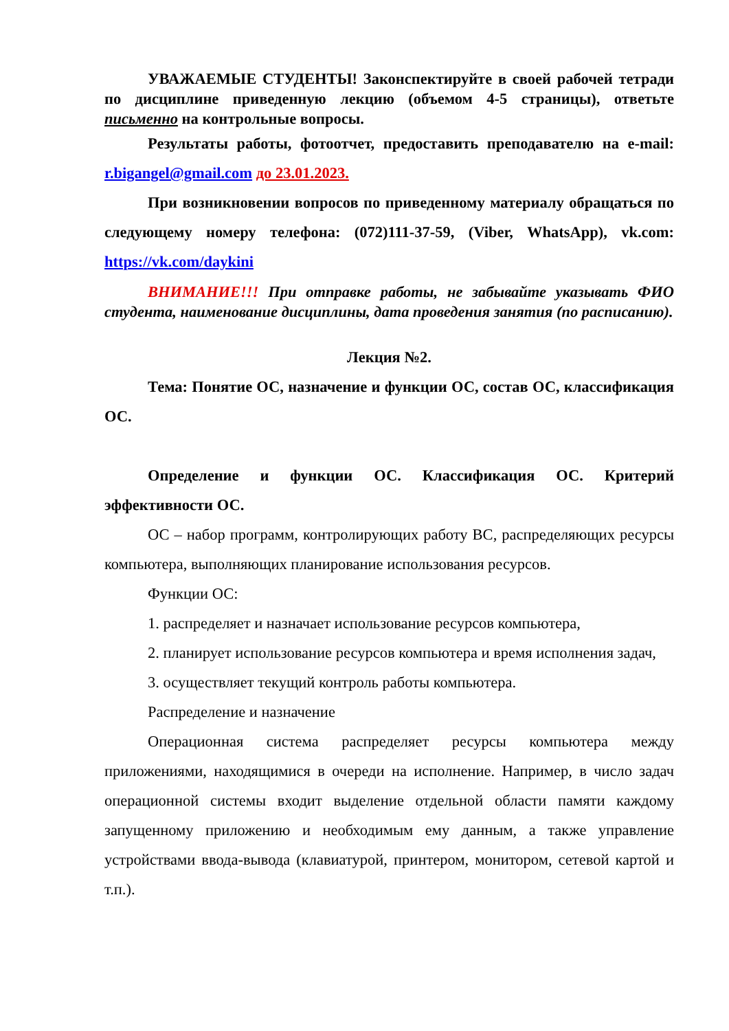УВАЖАЕМЫЕ СТУДЕНТЫ! Законспектируйте в своей рабочей тетради по дисциплине приведенную лекцию (объемом 4-5 страницы), ответьте письменно на контрольные вопросы.
Результаты работы, фотоотчет, предоставить преподавателю на e-mail: r.bigangel@gmail.com до 23.01.2023.
При возникновении вопросов по приведенному материалу обращаться по следующему номеру телефона: (072)111-37-59, (Viber, WhatsApp), vk.com: https://vk.com/daykini
ВНИМАНИЕ!!! При отправке работы, не забывайте указывать ФИО студента, наименование дисциплины, дата проведения занятия (по расписанию).
Лекция №2.
Тема: Понятие ОС, назначение и функции ОС, состав ОС, классификация ОС.
Определение и функции ОС. Классификация ОС. Критерий эффективности ОС.
ОС – набор программ, контролирующих работу ВС, распределяющих ресурсы компьютера, выполняющих планирование использования ресурсов.
Функции ОС:
1. распределяет и назначает использование ресурсов компьютера,
2. планирует использование ресурсов компьютера и время исполнения задач,
3. осуществляет текущий контроль работы компьютера.
Распределение и назначение
Операционная система распределяет ресурсы компьютера между приложениями, находящимися в очереди на исполнение. Например, в число задач операционной системы входит выделение отдельной области памяти каждому запущенному приложению и необходимым ему данным, а также управление устройствами ввода-вывода (клавиатурой, принтером, монитором, сетевой картой и т.п.).